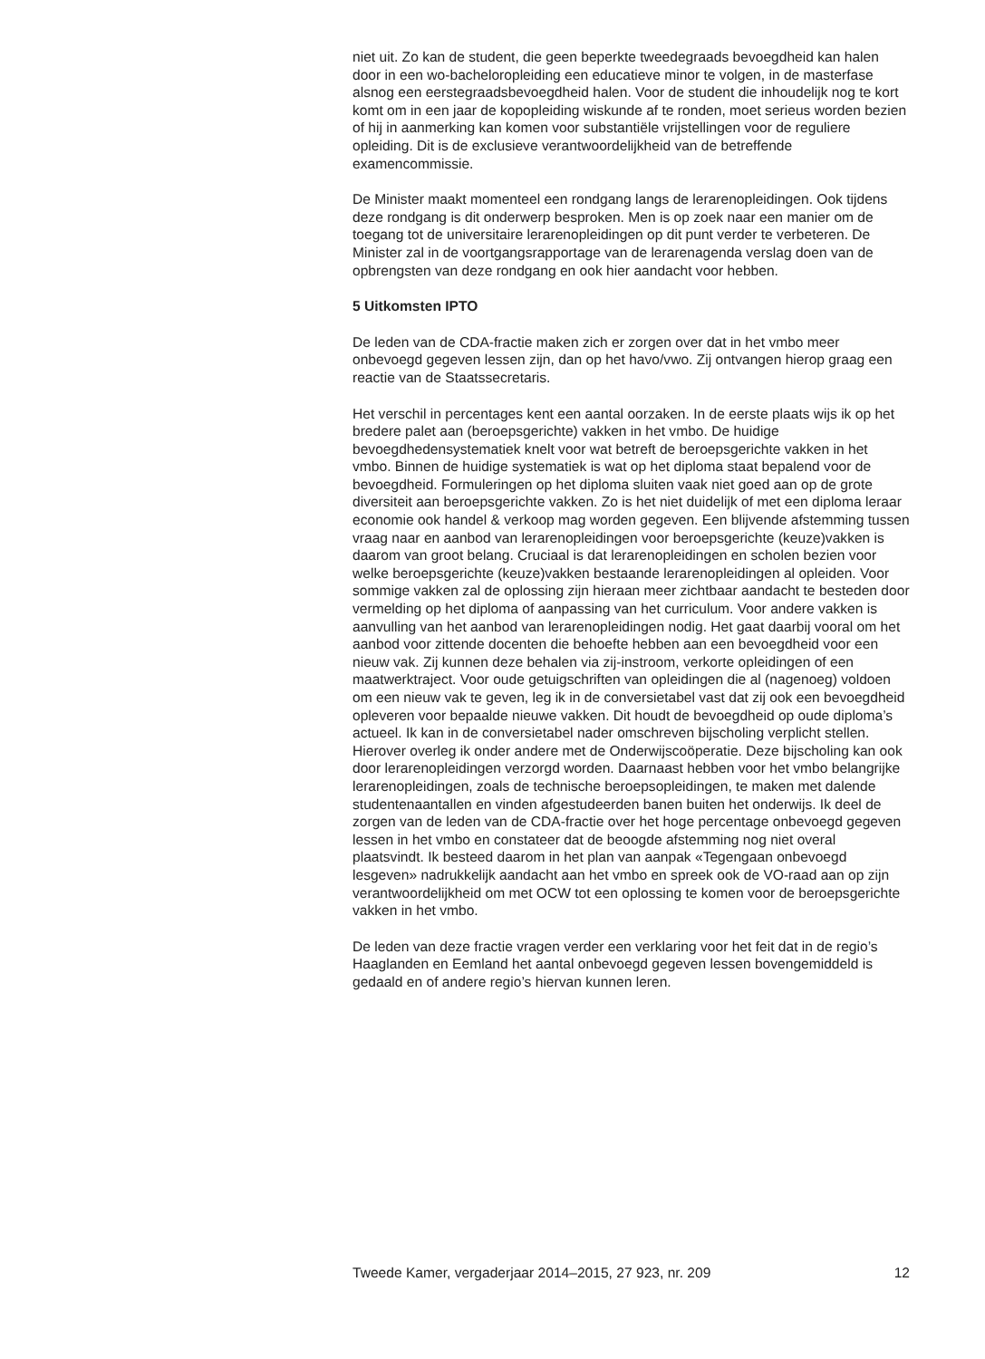niet uit. Zo kan de student, die geen beperkte tweedegraads bevoegdheid kan halen door in een wo-bacheloropleiding een educatieve minor te volgen, in de masterfase alsnog een eerstegraadsbevoegdheid halen. Voor de student die inhoudelijk nog te kort komt om in een jaar de kopopleiding wiskunde af te ronden, moet serieus worden bezien of hij in aanmerking kan komen voor substantiële vrijstellingen voor de reguliere opleiding. Dit is de exclusieve verantwoordelijkheid van de betreffende examencommissie.
De Minister maakt momenteel een rondgang langs de lerarenopleidingen. Ook tijdens deze rondgang is dit onderwerp besproken. Men is op zoek naar een manier om de toegang tot de universitaire lerarenopleidingen op dit punt verder te verbeteren. De Minister zal in de voortgangsrapportage van de lerarenagenda verslag doen van de opbrengsten van deze rondgang en ook hier aandacht voor hebben.
5 Uitkomsten IPTO
De leden van de CDA-fractie maken zich er zorgen over dat in het vmbo meer onbevoegd gegeven lessen zijn, dan op het havo/vwo. Zij ontvangen hierop graag een reactie van de Staatssecretaris.
Het verschil in percentages kent een aantal oorzaken. In de eerste plaats wijs ik op het bredere palet aan (beroepsgerichte) vakken in het vmbo. De huidige bevoegdhedensystematiek knelt voor wat betreft de beroepsgerichte vakken in het vmbo. Binnen de huidige systematiek is wat op het diploma staat bepalend voor de bevoegdheid. Formuleringen op het diploma sluiten vaak niet goed aan op de grote diversiteit aan beroepsgerichte vakken. Zo is het niet duidelijk of met een diploma leraar economie ook handel & verkoop mag worden gegeven. Een blijvende afstemming tussen vraag naar en aanbod van lerarenopleidingen voor beroepsgerichte (keuze)vakken is daarom van groot belang. Cruciaal is dat lerarenopleidingen en scholen bezien voor welke beroepsgerichte (keuze)vakken bestaande lerarenopleidingen al opleiden. Voor sommige vakken zal de oplossing zijn hieraan meer zichtbaar aandacht te besteden door vermelding op het diploma of aanpassing van het curriculum. Voor andere vakken is aanvulling van het aanbod van lerarenopleidingen nodig. Het gaat daarbij vooral om het aanbod voor zittende docenten die behoefte hebben aan een bevoegdheid voor een nieuw vak. Zij kunnen deze behalen via zij-instroom, verkorte opleidingen of een maatwerktraject. Voor oude getuigschriften van opleidingen die al (nagenoeg) voldoen om een nieuw vak te geven, leg ik in de conversietabel vast dat zij ook een bevoegdheid opleveren voor bepaalde nieuwe vakken. Dit houdt de bevoegdheid op oude diploma’s actueel. Ik kan in de conversietabel nader omschreven bijscholing verplicht stellen. Hierover overleg ik onder andere met de Onderwijscoöperatie. Deze bijscholing kan ook door lerarenopleidingen verzorgd worden. Daarnaast hebben voor het vmbo belangrijke lerarenopleidingen, zoals de technische beroepsopleidingen, te maken met dalende studentenaantallen en vinden afgestudeerden banen buiten het onderwijs. Ik deel de zorgen van de leden van de CDA-fractie over het hoge percentage onbevoegd gegeven lessen in het vmbo en constateer dat de beoogde afstemming nog niet overal plaatsvindt. Ik besteed daarom in het plan van aanpak «Tegengaan onbevoegd lesgeven» nadrukkelijk aandacht aan het vmbo en spreek ook de VO-raad aan op zijn verantwoordelijkheid om met OCW tot een oplossing te komen voor de beroepsgerichte vakken in het vmbo.
De leden van deze fractie vragen verder een verklaring voor het feit dat in de regio’s Haaglanden en Eemland het aantal onbevoegd gegeven lessen bovengemiddeld is gedaald en of andere regio’s hiervan kunnen leren.
Tweede Kamer, vergaderjaar 2014–2015, 27 923, nr. 209 12